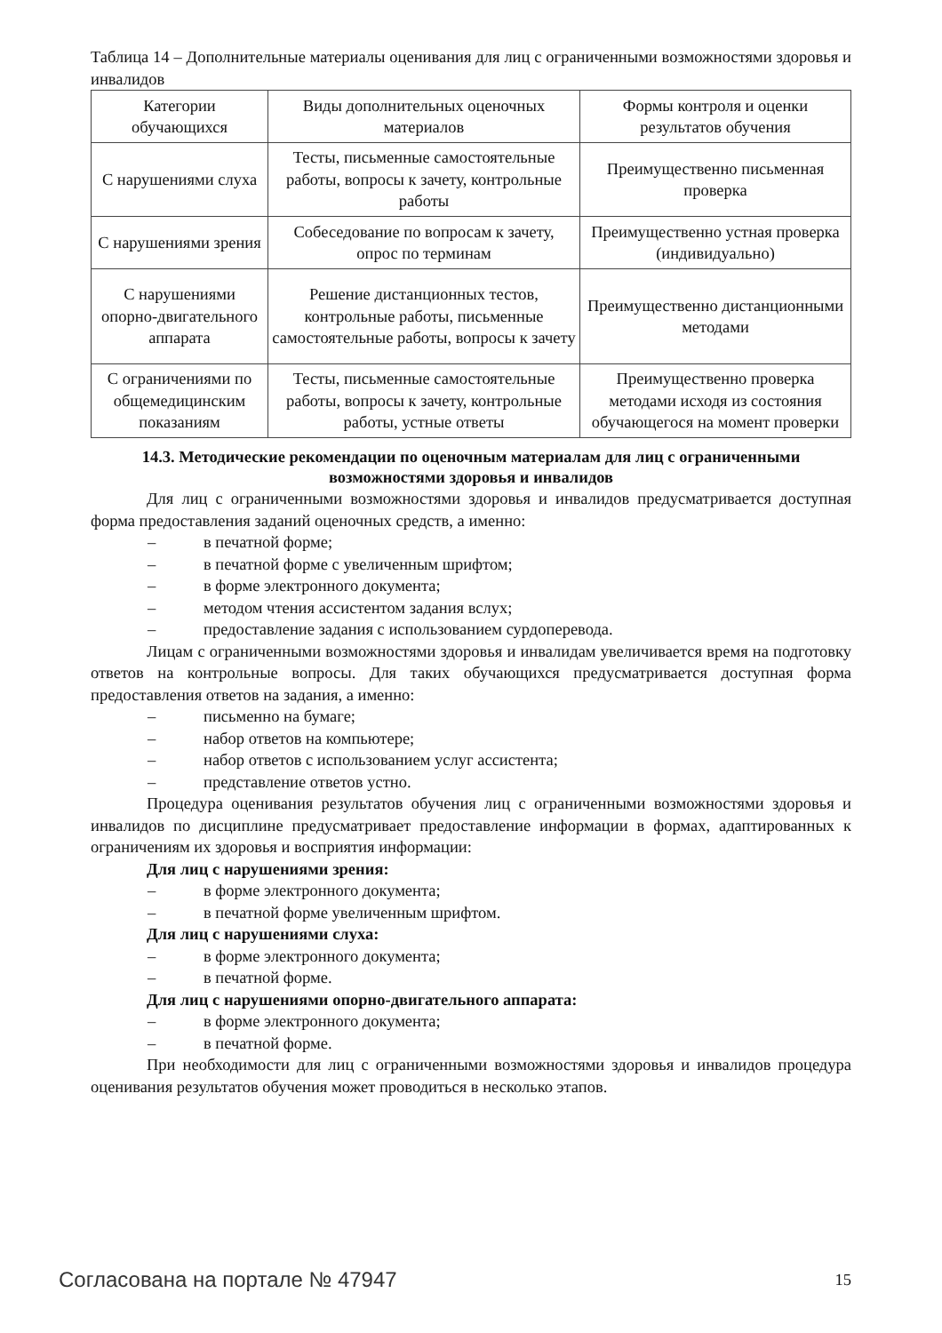Таблица 14 – Дополнительные материалы оценивания для лиц с ограниченными возможностями здоровья и инвалидов
| Категории обучающихся | Виды дополнительных оценочных материалов | Формы контроля и оценки результатов обучения |
| С нарушениями слуха | Тесты, письменные самостоятельные работы, вопросы к зачету, контрольные работы | Преимущественно письменная проверка |
| С нарушениями зрения | Собеседование по вопросам к зачету, опрос по терминам | Преимущественно устная проверка (индивидуально) |
| С нарушениями опорно-двигательного аппарата | Решение дистанционных тестов, контрольные работы, письменные самостоятельные работы, вопросы к зачету | Преимущественно дистанционными методами |
| С ограничениями по общемедицинским показаниям | Тесты, письменные самостоятельные работы, вопросы к зачету, контрольные работы, устные ответы | Преимущественно проверка методами исходя из состояния обучающегося на момент проверки |
14.3. Методические рекомендации по оценочным материалам для лиц с ограниченными возможностями здоровья и инвалидов
Для лиц с ограниченными возможностями здоровья и инвалидов предусматривается доступная форма предоставления заданий оценочных средств, а именно:
– в печатной форме;
– в печатной форме с увеличенным шрифтом;
– в форме электронного документа;
– методом чтения ассистентом задания вслух;
– предоставление задания с использованием сурдоперевода.
Лицам с ограниченными возможностями здоровья и инвалидам увеличивается время на подготовку ответов на контрольные вопросы. Для таких обучающихся предусматривается доступная форма предоставления ответов на задания, а именно:
– письменно на бумаге;
– набор ответов на компьютере;
– набор ответов с использованием услуг ассистента;
– представление ответов устно.
Процедура оценивания результатов обучения лиц с ограниченными возможностями здоровья и инвалидов по дисциплине предусматривает предоставление информации в формах, адаптированных к ограничениям их здоровья и восприятия информации:
Для лиц с нарушениями зрения:
– в форме электронного документа;
– в печатной форме увеличенным шрифтом.
Для лиц с нарушениями слуха:
– в форме электронного документа;
– в печатной форме.
Для лиц с нарушениями опорно-двигательного аппарата:
– в форме электронного документа;
– в печатной форме.
При необходимости для лиц с ограниченными возможностями здоровья и инвалидов процедура оценивания результатов обучения может проводиться в несколько этапов.
Согласована на портале № 47947 15